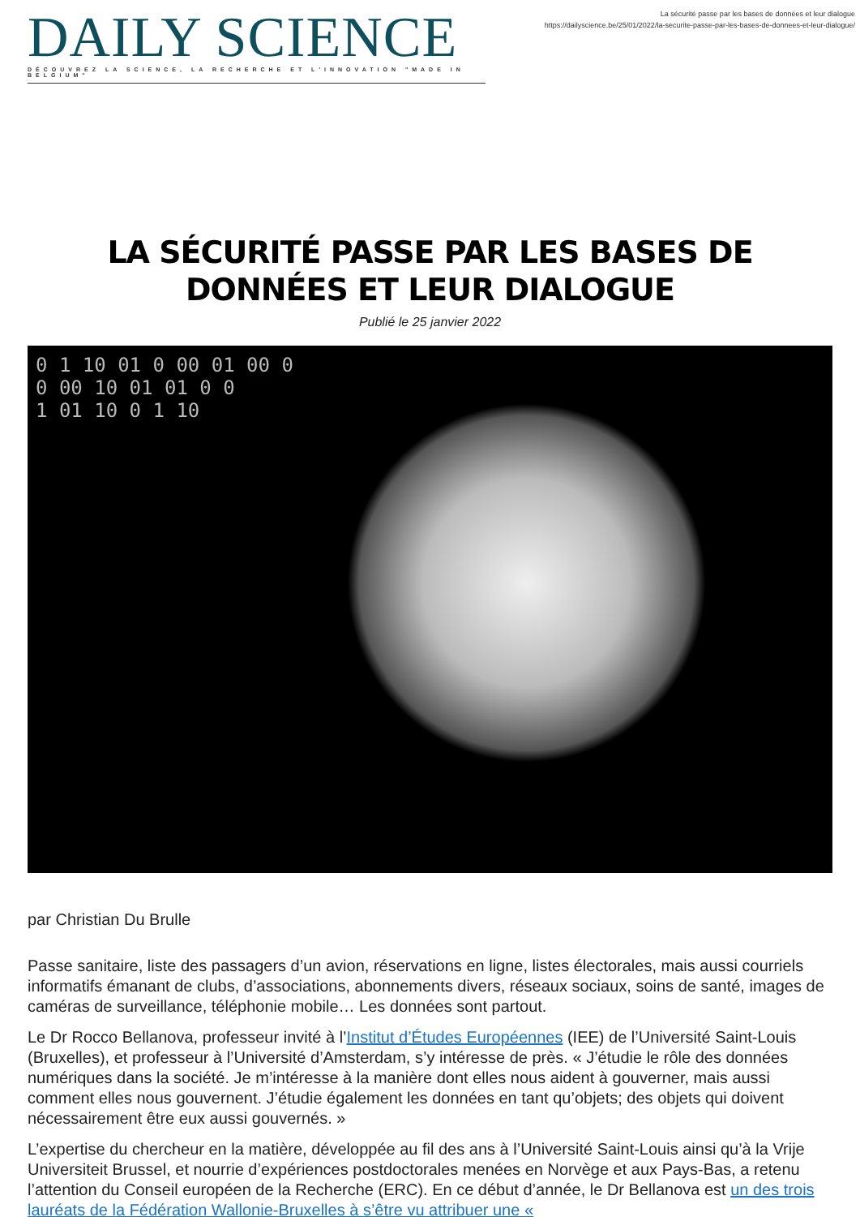DAILY SCIENCE
DÉCOUVREZ LA SCIENCE, LA RECHERCHE ET L'INNOVATION "MADE IN BELGIUM"
La sécurité passe par les bases de données et leur dialogue
https://dailyscience.be/25/01/2022/la-securite-passe-par-les-bases-de-donnees-et-leur-dialogue/
LA SÉCURITÉ PASSE PAR LES BASES DE DONNÉES ET LEUR DIALOGUE
Publié le 25 janvier 2022
0 1 10 01 0 00 01 00 0
0 00 10 01 01 0 0
1 01 10 0 1 10
par Christian Du Brulle
Passe sanitaire, liste des passagers d’un avion, réservations en ligne, listes électorales, mais aussi courriels informatifs émanant de clubs, d’associations, abonnements divers, réseaux sociaux, soins de santé, images de caméras de surveillance, téléphonie mobile… Les données sont partout.
Le Dr Rocco Bellanova, professeur invité à l’Institut d’Études Européennes (IEE) de l’Université Saint-Louis (Bruxelles), et professeur à l’Université d’Amsterdam, s’y intéresse de près. « J’étudie le rôle des données numériques dans la société. Je m’intéresse à la manière dont elles nous aident à gouverner, mais aussi comment elles nous gouvernent. J’étudie également les données en tant qu’objets; des objets qui doivent nécessairement être eux aussi gouvernés. »
L’expertise du chercheur en la matière, développée au fil des ans à l’Université Saint-Louis ainsi qu’à la Vrije Universiteit Brussel, et nourrie d’expériences postdoctorales menées en Norvège et aux Pays-Bas, a retenu l’attention du Conseil européen de la Recherche (ERC). En ce début d’année, le Dr Bellanova est un des trois lauréats de la Fédération Wallonie-Bruxelles à s’être vu attribuer une «